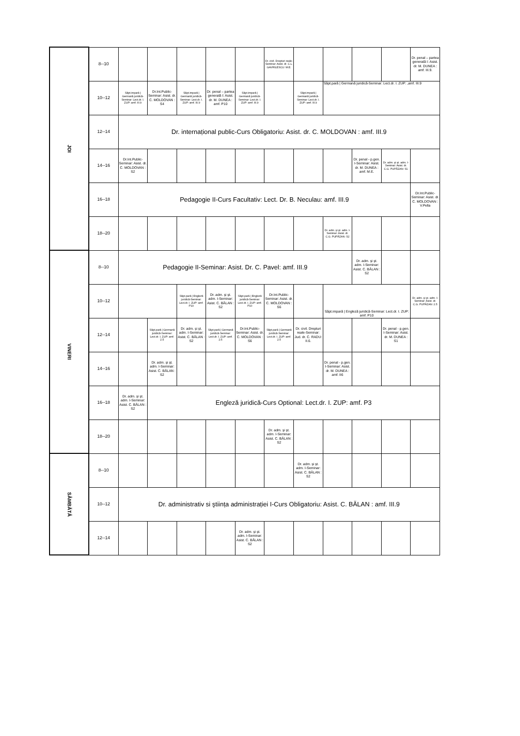| JOI | 8--10 | | | | | | Dr. civil. Drepturi reale-Seminar: Asist. dr. C.L. GAVRILESCU: M.E. | | | | | Dr. penal – partea generală I: Asist. dr. M. DUNEA : amf. III.9. |
| | 10--12 | Săpt.impară / Germană juridică-Seminar: Lect.dr. I. ZUP: amf. III.9 | Dr.Int.Public-Seminar: Asist. dr. C. MOLDOVAN : S4 | Săpt.impară / Germană juridică-Seminar: Lect.dr. I. ZUP: amf. III.9 | Dr. penal – partea generală I: Asist. dr. M. DUNEA : amf. P10 | Săpt.impară / Germană juridică-Seminar: Lect.dr. I. ZUP: amf. III.9 | | Săpt.impară / Germană juridică-Seminar: Lect.dr. I. ZUP: amf. III.9 | Săpt.pară / Germană juridică-Seminar: Lect.dr. I. ZUP: ,amf. III.9 | | | |
| | 12--14 | Dr. internațional public-Curs Obligatoriu: Asist. dr. C. MOLDOVAN : amf. III.9 | | | | | | | | | | |
| | 14--16 | Dr.Int.Public-Seminar: Asist. dr. C. MOLDOVAN : S2 | | | | | | | | Dr. penal - p.gen. I-Seminar: Asist. dr. M. DUNEA : amf. M.E. | Dr. adm. şi şt. adm. I-Seminar: Asist. dr. C.G. PUPĂZAN: S1 | |
| | 16--18 | Pedagogie II-Curs Facultativ: Lect. Dr. B. Neculau: amf. III.9 | | | | | | | | | | Dr.Int.Public-Seminar: Asist. dr. C. MOLDOVAN : V.Pella |
| | 18--20 | | | | | | | | Dr. adm. şi şt. adm. I-Seminar: Asist. dr. C.G. PUPĂZAN: S2 | | | |
| VINERI | 8--10 | Pedagogie II-Seminar: Asist. Dr. C. Pavel: amf. III.9 | | | | | | | | Dr. adm. şi şt. adm. I-Seminar: Asist. C. BĂLAN : S2 | | |
| | 10--12 | | | Săpt.pară / Engleză juridică-Seminar: Lect.dr. I. ZUP: amf. P10 | Dr. adm. şi şt. adm. I-Seminar: Asist. C. BĂLAN : S2 | Săpt.pară / Engleză juridică-Seminar: Lect.dr. I. ZUP: amf. P10 | Dr.Int.Public-Seminar: Asist. dr. C. MOLDOVAN : S6 | | Săpt.impară / Engleză juridică-Seminar: Lect.dr. I. ZUP: amf. P10 | | | Dr. adm. şi şt. adm. I-Seminar: Asist. dr. C.G. PUPĂZAN: 2.5 |
| | 12--14 | | Săpt.pară / Germană juridică-Seminar: Lect.dr. I. ZUP: amf. 2.5 | Dr. adm. şi şt. adm. I-Seminar: Asist. C. BĂLAN : S2 | Săpt.pară / Germană juridică-Seminar: Lect.dr. I. ZUP: amf. 2.5 | Dr.Int.Public-Seminar: Asist. dr. C. MOLDOVAN : S6 | Săpt.pară / Germană juridică-Seminar: Lect.dr. I. ZUP: amf. 2.5 | Dr. civil. Drepturi reale-Seminar: Jud. dr. C. RADU: II.6. | | | Dr. penal - p.gen. I-Seminar: Asist. dr. M. DUNEA : S1 | |
| | 14--16 | | Dr. adm. şi şt. adm. I-Seminar: Asist. C. BĂLAN : S2 | | | | | | Dr. penal - p.gen. I-Seminar: Asist. dr. M. DUNEA : amf. II6 | | | |
| | 16--18 | Dr. adm. şi şt. adm. I-Seminar: Asist. C. BĂLAN : S2 | Engleză juridică-Curs Optional: Lect.dr. I. ZUP: amf. P3 | | | | | | | | | |
| | 18--20 | | | | | | Dr. adm. şi şt. adm. I-Seminar: Asist. C. BĂLAN : S2 | | | | | |
| SÂMBĂTĂ | 8--10 | | | | | | | Dr. adm. şi şt. adm. I-Seminar: Asist. C. BĂLAN : S2 | | | | |
| | 10--12 | Dr. administrativ si ştiința administrației I-Curs Obligatoriu: Asist. C. BĂLAN : amf. III.9 | | | | | | | | | | |
| | 12--14 | | | | | Dr. adm. şi şt. adm. I-Seminar: Asist. C. BĂLAN : S2 | | | | | | |